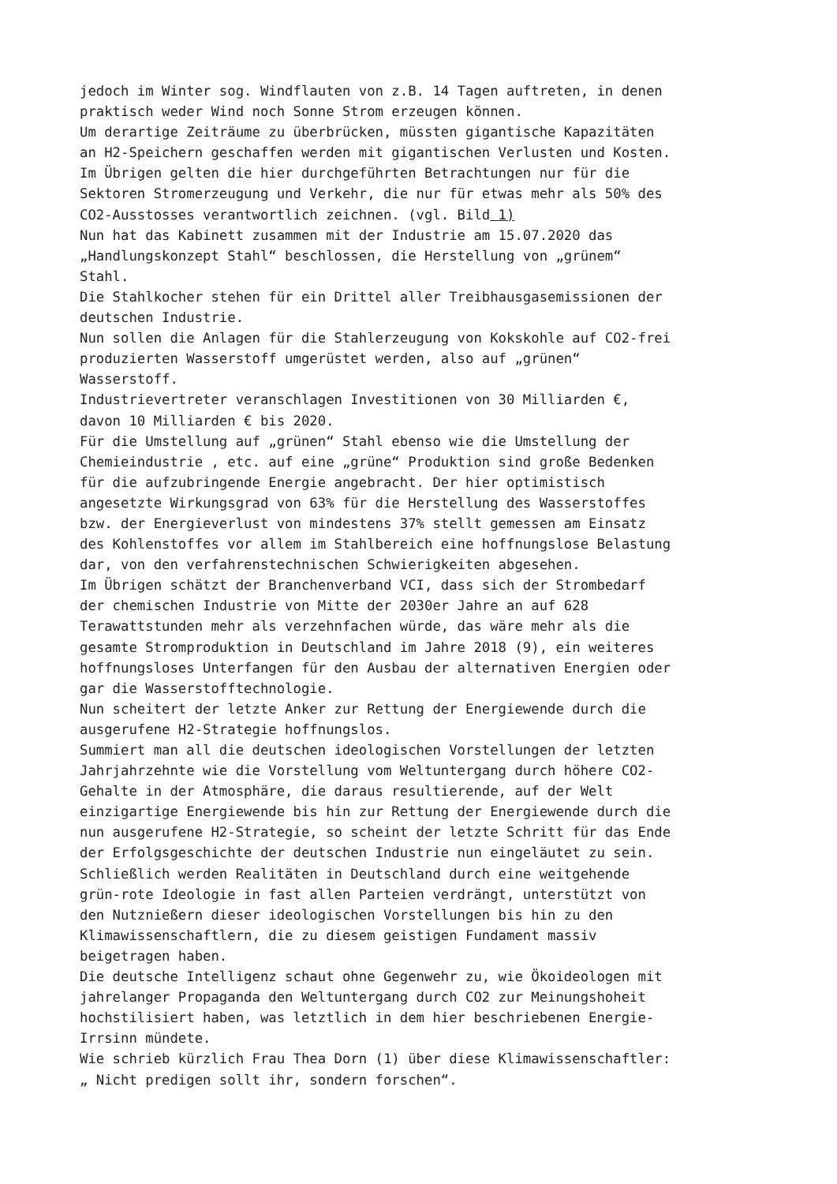jedoch im Winter sog. Windflauten von z.B. 14 Tagen auftreten, in denen praktisch weder Wind noch Sonne Strom erzeugen können. Um derartige Zeiträume zu überbrücken, müssten gigantische Kapazitäten an H2-Speichern geschaffen werden mit gigantischen Verlusten und Kosten. Im Übrigen gelten die hier durchgeführten Betrachtungen nur für die Sektoren Stromerzeugung und Verkehr, die nur für etwas mehr als 50% des CO2-Ausstosses verantwortlich zeichnen. (vgl. Bild 1) Nun hat das Kabinett zusammen mit der Industrie am 15.07.2020 das „Handlungskonzept Stahl“ beschlossen, die Herstellung von „grünem“ Stahl. Die Stahlkocher stehen für ein Drittel aller Treibhausgasemissionen der deutschen Industrie. Nun sollen die Anlagen für die Stahlerzeugung von Kokskohle auf CO2-frei produzierten Wasserstoff umgerüstet werden, also auf „grünen“ Wasserstoff. Industrievertreter veranschlagen Investitionen von 30 Milliarden €, davon 10 Milliarden € bis 2020. Für die Umstellung auf „grünen“ Stahl ebenso wie die Umstellung der Chemieindustrie , etc. auf eine „grüne“ Produktion sind große Bedenken für die aufzubringende Energie angebracht. Der hier optimistisch angesetzte Wirkungsgrad von 63% für die Herstellung des Wasserstoffes bzw. der Energieverlust von mindestens 37% stellt gemessen am Einsatz des Kohlenstoffes vor allem im Stahlbereich eine hoffnungslose Belastung dar, von den verfahrenstechnischen Schwierigkeiten abgesehen. Im Übrigen schätzt der Branchenverband VCI, dass sich der Strombedarf der chemischen Industrie von Mitte der 2030er Jahre an auf 628 Terawattstunden mehr als verzehnfachen würde, das wäre mehr als die gesamte Stromproduktion in Deutschland im Jahre 2018 (9), ein weiteres hoffnungsloses Unterfangen für den Ausbau der alternativen Energien oder gar die Wasserstofftechnologie. Nun scheitert der letzte Anker zur Rettung der Energiewende durch die ausgerufene H2-Strategie hoffnungslos. Summiert man all die deutschen ideologischen Vorstellungen der letzten Jahrjahrzehnte wie die Vorstellung vom Weltuntergang durch höhere CO2- Gehalte in der Atmosphäre, die daraus resultierende, auf der Welt einzigartige Energiewende bis hin zur Rettung der Energiewende durch die nun ausgerufene H2-Strategie, so scheint der letzte Schritt für das Ende der Erfolgsgeschichte der deutschen Industrie nun eingeläutet zu sein. Schließlich werden Realitäten in Deutschland durch eine weitgehende grün-rote Ideologie in fast allen Parteien verdrängt, unterstützt von den Nutznießern dieser ideologischen Vorstellungen bis hin zu den Klimawissenschaftlern, die zu diesem geistigen Fundament massiv beigetragen haben. Die deutsche Intelligenz schaut ohne Gegenwehr zu, wie Ökoideologen mit jahrelanger Propaganda den Weltuntergang durch CO2 zur Meinungshoheit hochstilisiert haben, was letztlich in dem hier beschriebenen Energie- Irrsinn mündete. Wie schrieb kürzlich Frau Thea Dorn (1) über diese Klimawissenschaftler: „ Nicht predigen sollt ihr, sondern forschen“.